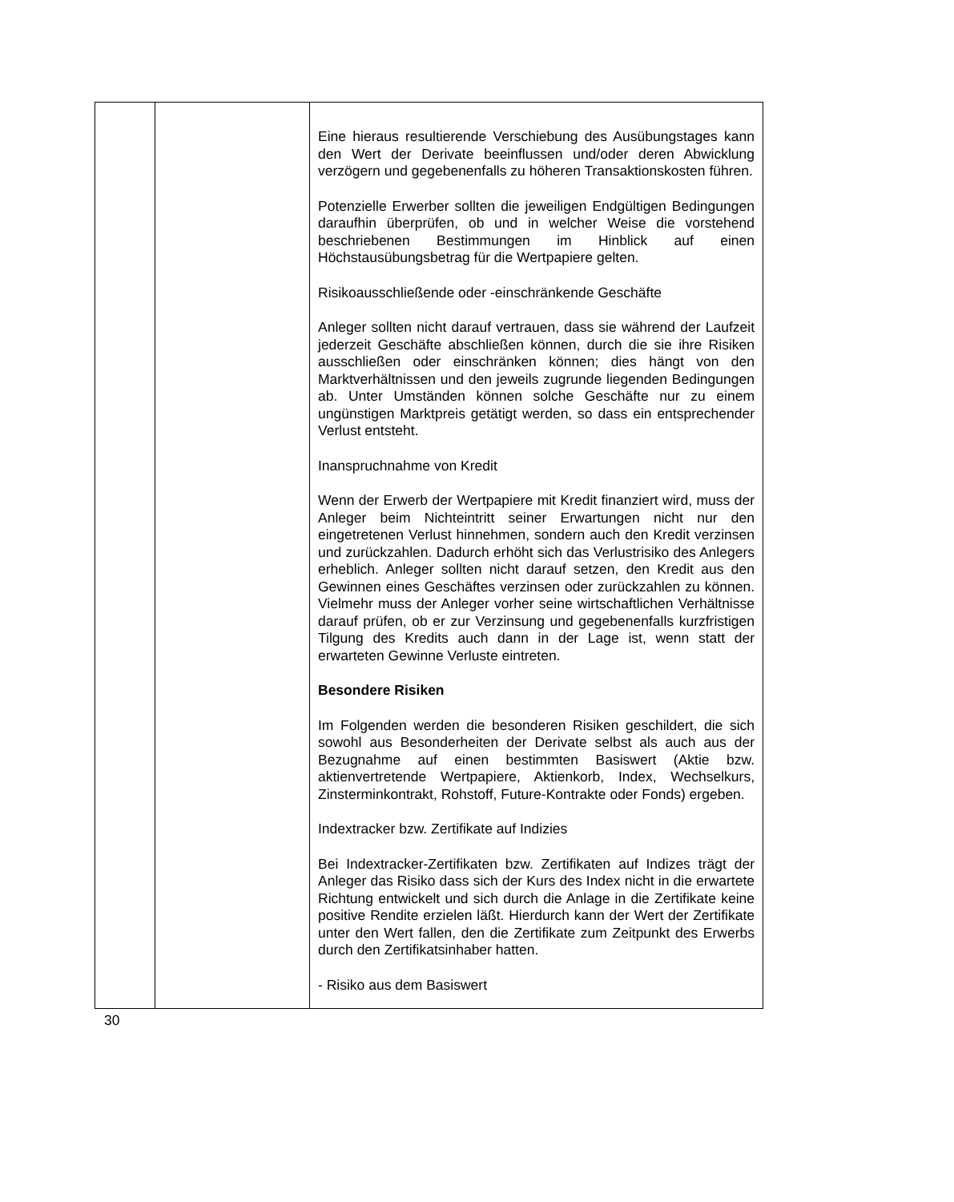| | | Eine hieraus resultierende Verschiebung des Ausübungstages kann den Wert der Derivate beeinflussen und/oder deren Abwicklung verzögern und gegebenenfalls zu höheren Transaktionskosten führen. Potenzielle Erwerber sollten die jeweiligen Endgültigen Bedingungen daraufhin überprüfen, ob und in welcher Weise die vorstehend beschriebenen Bestimmungen im Hinblick auf einen Höchstausübungsbetrag für die Wertpapiere gelten. Risikoausschließende oder -einschränkende Geschäfte Anleger sollten nicht darauf vertrauen, dass sie während der Laufzeit jederzeit Geschäfte abschließen können, durch die sie ihre Risiken ausschließen oder einschränken können; dies hängt von den Marktverhältnissen und den jeweils zugrunde liegenden Bedingungen ab. Unter Umständen können solche Geschäfte nur zu einem ungünstigen Marktpreis getätigt werden, so dass ein entsprechender Verlust entsteht. Inanspruchnahme von Kredit Wenn der Erwerb der Wertpapiere mit Kredit finanziert wird, muss der Anleger beim Nichteintritt seiner Erwartungen nicht nur den eingetretenen Verlust hinnehmen, sondern auch den Kredit verzinsen und zurückzahlen. Dadurch erhöht sich das Verlustrisiko des Anlegers erheblich. Anleger sollten nicht darauf setzen, den Kredit aus den Gewinnen eines Geschäftes verzinsen oder zurückzahlen zu können. Vielmehr muss der Anleger vorher seine wirtschaftlichen Verhältnisse darauf prüfen, ob er zur Verzinsung und gegebenenfalls kurzfristigen Tilgung des Kredits auch dann in der Lage ist, wenn statt der erwarteten Gewinne Verluste eintreten. Besondere Risiken Im Folgenden werden die besonderen Risiken geschildert, die sich sowohl aus Besonderheiten der Derivate selbst als auch aus der Bezugnahme auf einen bestimmten Basiswert (Aktie bzw. aktienvertretende Wertpapiere, Aktienkorb, Index, Wechselkurs, Zinsterminkontrakt, Rohstoff, Future-Kontrakte oder Fonds) ergeben. Indextracker bzw. Zertifikate auf Indizies Bei Indextracker-Zertifikaten bzw. Zertifikaten auf Indizes trägt der Anleger das Risiko dass sich der Kurs des Index nicht in die erwartete Richtung entwickelt und sich durch die Anlage in die Zertifikate keine positive Rendite erzielen läßt. Hierdurch kann der Wert der Zertifikate unter den Wert fallen, den die Zertifikate zum Zeitpunkt des Erwerbs durch den Zertifikatsinhaber hatten. - Risiko aus dem Basiswert |
30